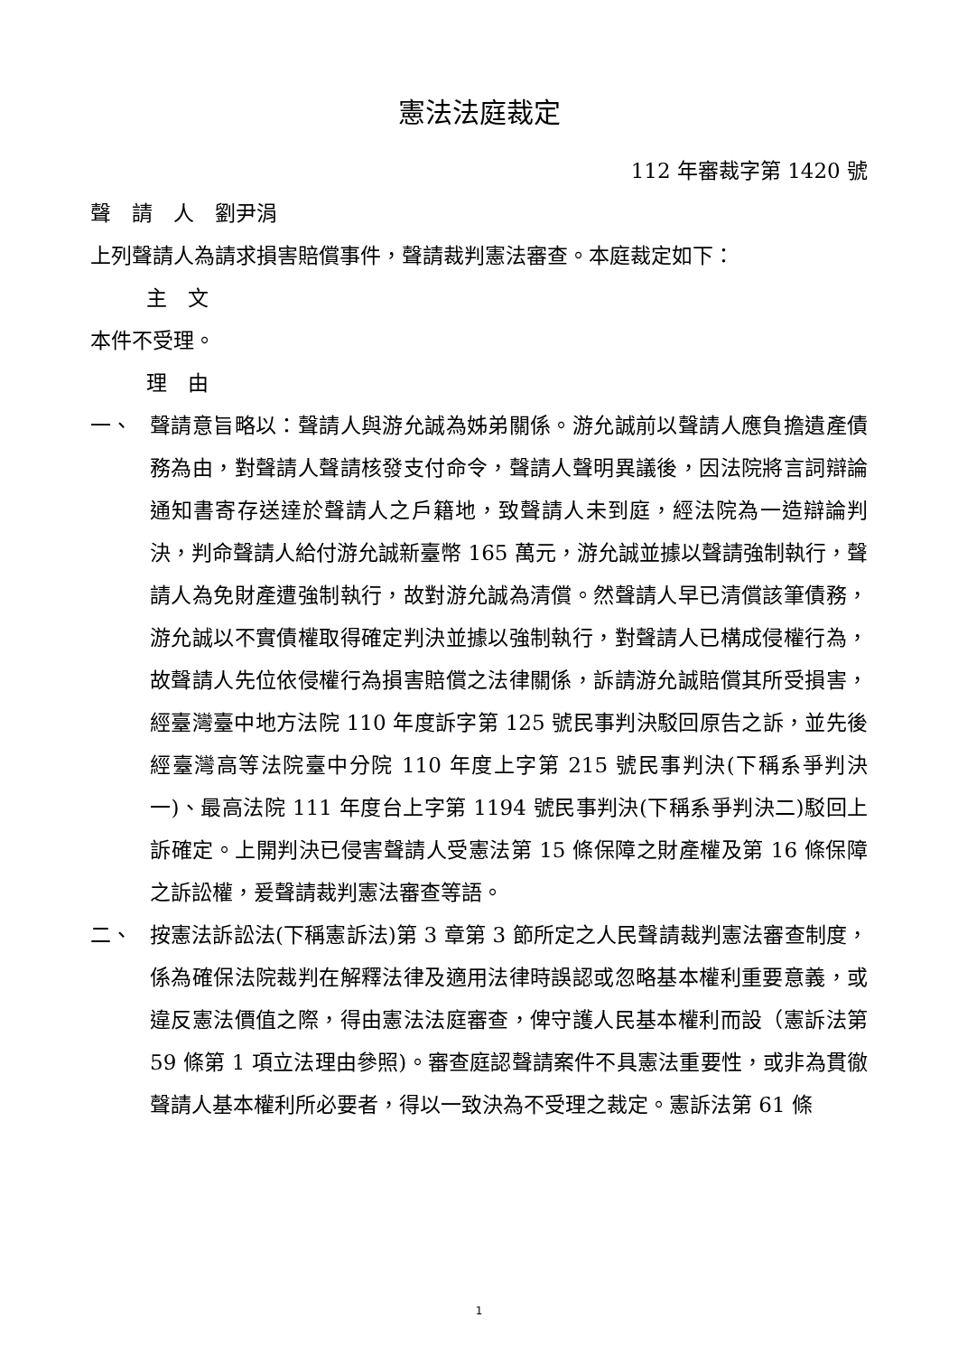憲法法庭裁定
112 年審裁字第 1420 號
聲　請　人　劉尹涓
上列聲請人為請求損害賠償事件，聲請裁判憲法審查。本庭裁定如下：
主　文
本件不受理。
理　由
一、 聲請意旨略以：聲請人與游允誠為姊弟關係。游允誠前以聲請人應負擔遺產債務為由，對聲請人聲請核發支付命令，聲請人聲明異議後，因法院將言詞辯論通知書寄存送達於聲請人之戶籍地，致聲請人未到庭，經法院為一造辯論判決，判命聲請人給付游允誠新臺幣 165 萬元，游允誠並據以聲請強制執行，聲請人為免財產遭強制執行，故對游允誠為清償。然聲請人早已清償該筆債務，游允誠以不實債權取得確定判決並據以強制執行，對聲請人已構成侵權行為，故聲請人先位依侵權行為損害賠償之法律關係，訴請游允誠賠償其所受損害，經臺灣臺中地方法院 110 年度訴字第 125 號民事判決駁回原告之訴，並先後經臺灣高等法院臺中分院 110 年度上字第 215 號民事判決(下稱系爭判決一)、最高法院 111 年度台上字第 1194 號民事判決(下稱系爭判決二)駁回上訴確定。上開判決已侵害聲請人受憲法第 15 條保障之財產權及第 16 條保障之訴訟權，爰聲請裁判憲法審查等語。
二、 按憲法訴訟法(下稱憲訴法)第 3 章第 3 節所定之人民聲請裁判憲法審查制度，係為確保法院裁判在解釋法律及適用法律時誤認或忽略基本權利重要意義，或違反憲法價值之際，得由憲法法庭審查，俾守護人民基本權利而設（憲訴法第 59 條第 1 項立法理由參照)。審查庭認聲請案件不具憲法重要性，或非為貫徹聲請人基本權利所必要者，得以一致決為不受理之裁定。憲訴法第 61 條
1